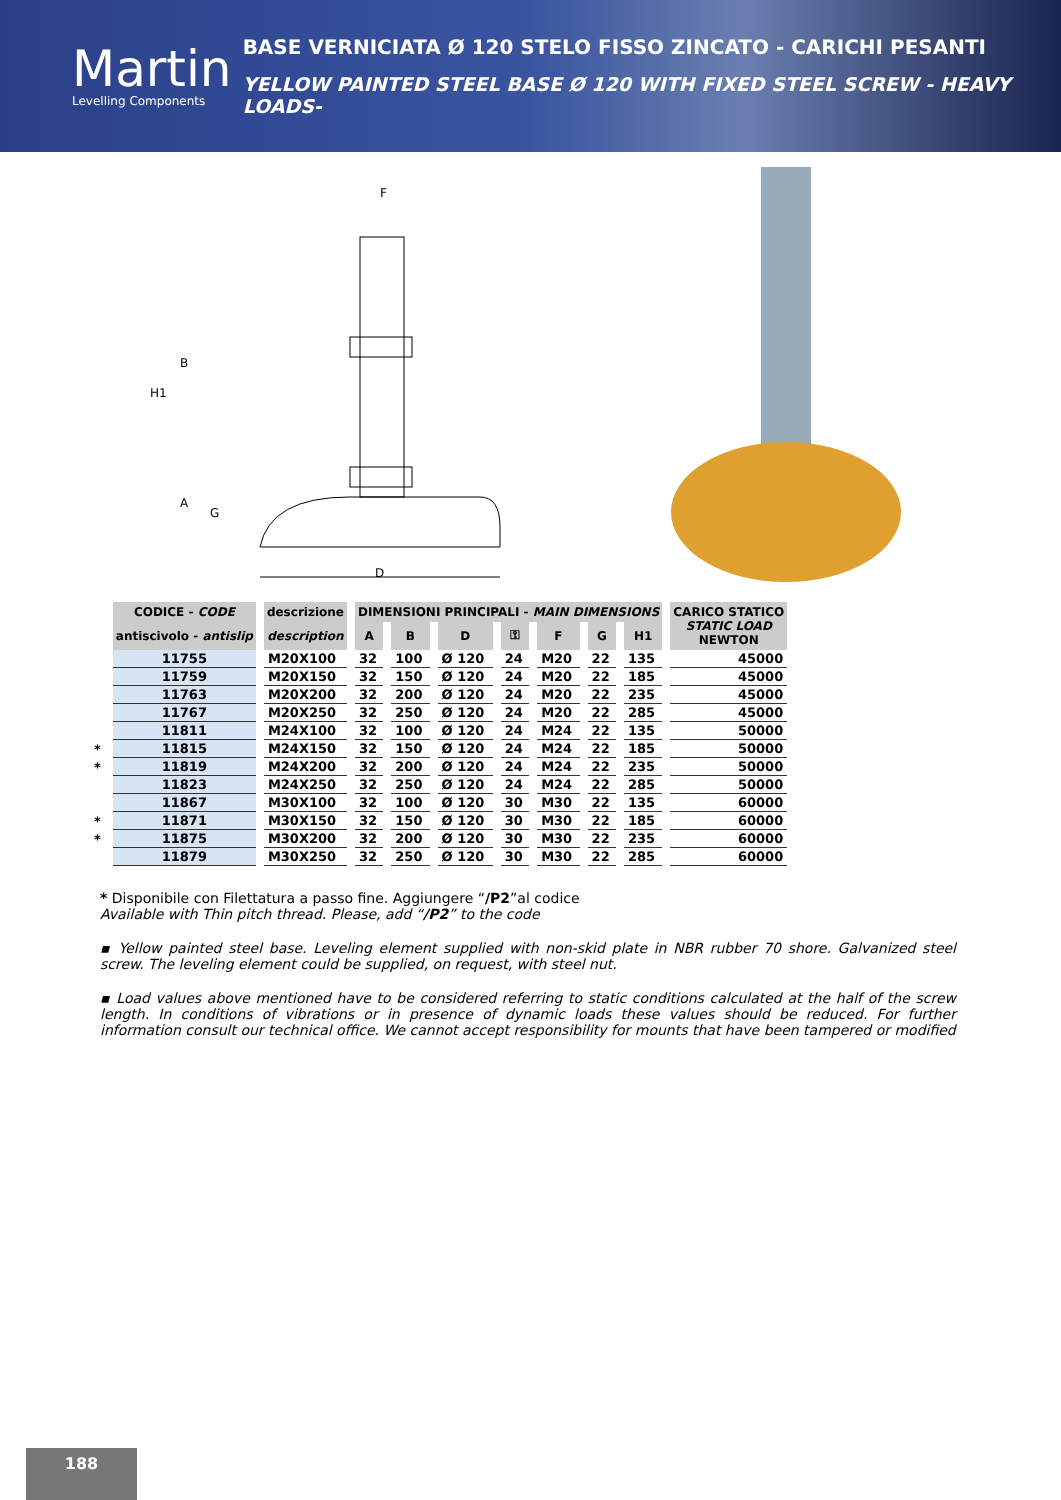Martin
Levelling Components
BASE VERNICIATA Ø 120 STELO FISSO ZINCATO - CARICHI PESANTI
YELLOW PAINTED STEEL BASE Ø 120 WITH FIXED STEEL SCREW - HEAVY LOADS-
F
B
H1
A
G
D
| | CODICE - CODE | descrizione | DIMENSIONI PRINCIPALI - MAIN DIMENSIONS | | | | | | | CARICO STATICO STATIC LOAD NEWTON |
| | antiscivolo - antislip | description | A | B | D | ⚿ | F | G | H1 | |
| | 11755 | M20X100 | 32 | 100 | Ø 120 | 24 | M20 | 22 | 135 | 45000 |
| | 11759 | M20X150 | 32 | 150 | Ø 120 | 24 | M20 | 22 | 185 | 45000 |
| | 11763 | M20X200 | 32 | 200 | Ø 120 | 24 | M20 | 22 | 235 | 45000 |
| | 11767 | M20X250 | 32 | 250 | Ø 120 | 24 | M20 | 22 | 285 | 45000 |
| | 11811 | M24X100 | 32 | 100 | Ø 120 | 24 | M24 | 22 | 135 | 50000 |
| * | 11815 | M24X150 | 32 | 150 | Ø 120 | 24 | M24 | 22 | 185 | 50000 |
| * | 11819 | M24X200 | 32 | 200 | Ø 120 | 24 | M24 | 22 | 235 | 50000 |
| | 11823 | M24X250 | 32 | 250 | Ø 120 | 24 | M24 | 22 | 285 | 50000 |
| | 11867 | M30X100 | 32 | 100 | Ø 120 | 30 | M30 | 22 | 135 | 60000 |
| * | 11871 | M30X150 | 32 | 150 | Ø 120 | 30 | M30 | 22 | 185 | 60000 |
| * | 11875 | M30X200 | 32 | 200 | Ø 120 | 30 | M30 | 22 | 235 | 60000 |
| | 11879 | M30X250 | 32 | 250 | Ø 120 | 30 | M30 | 22 | 285 | 60000 |
* Disponibile con Filettatura a passo fine. Aggiungere “/P2”al codice
Available with Thin pitch thread. Please, add “/P2” to the code
▪ Yellow painted steel base. Leveling element supplied with non-skid plate in NBR rubber 70 shore. Galvanized steel screw. The leveling element could be supplied, on request, with steel nut.
▪ Load values above mentioned have to be considered referring to static conditions calculated at the half of the screw length. In conditions of vibrations or in presence of dynamic loads these values should be reduced. For further information consult our technical office. We cannot accept responsibility for mounts that have been tampered or modified
188